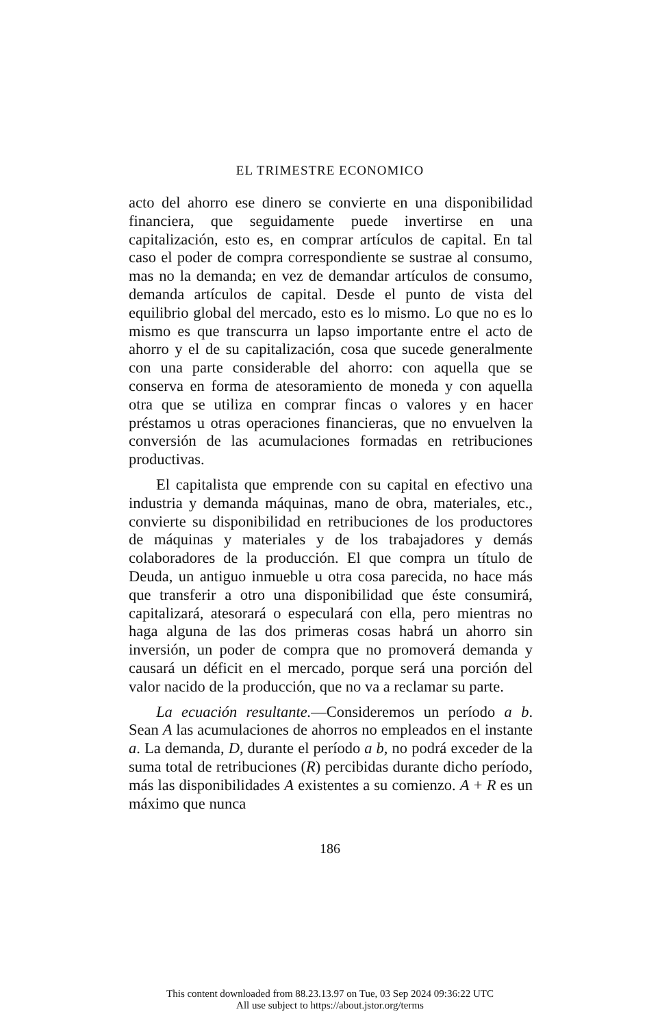EL TRIMESTRE ECONOMICO
acto del ahorro ese dinero se convierte en una disponibilidad financiera, que seguidamente puede invertirse en una capitalización, esto es, en comprar artículos de capital. En tal caso el poder de compra correspondiente se sustrae al consumo, mas no la demanda; en vez de demandar artículos de consumo, demanda artículos de capital. Desde el punto de vista del equilibrio global del mercado, esto es lo mismo. Lo que no es lo mismo es que transcurra un lapso importante entre el acto de ahorro y el de su capitalización, cosa que sucede generalmente con una parte considerable del ahorro: con aquella que se conserva en forma de atesoramiento de moneda y con aquella otra que se utiliza en comprar fincas o valores y en hacer préstamos u otras operaciones financieras, que no envuelven la conversión de las acumulaciones formadas en retribuciones productivas.
El capitalista que emprende con su capital en efectivo una industria y demanda máquinas, mano de obra, materiales, etc., convierte su disponibilidad en retribuciones de los productores de máquinas y materiales y de los trabajadores y demás colaboradores de la producción. El que compra un título de Deuda, un antiguo inmueble u otra cosa parecida, no hace más que transferir a otro una disponibilidad que éste consumirá, capitalizará, atesorará o especulará con ella, pero mientras no haga alguna de las dos primeras cosas habrá un ahorro sin inversión, un poder de compra que no promoverá demanda y causará un déficit en el mercado, porque será una porción del valor nacido de la producción, que no va a reclamar su parte.
La ecuación resultante.—Consideremos un período a b. Sean A las acumulaciones de ahorros no empleados en el instante a. La demanda, D, durante el período a b, no podrá exceder de la suma total de retribuciones (R) percibidas durante dicho período, más las disponibilidades A existentes a su comienzo. A + R es un máximo que nunca
186
This content downloaded from 88.23.13.97 on Tue, 03 Sep 2024 09:36:22 UTC
All use subject to https://about.jstor.org/terms